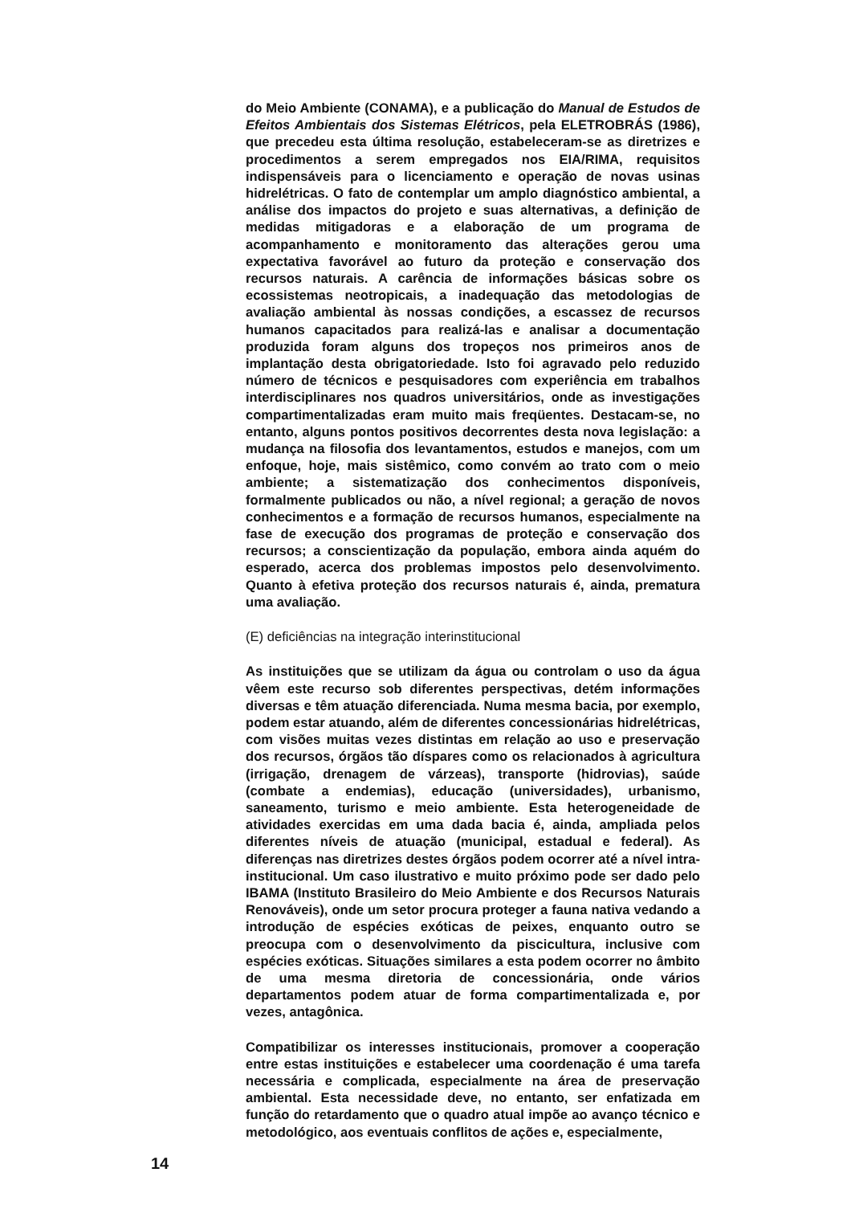do Meio Ambiente (CONAMA), e a publicação do Manual de Estudos de Efeitos Ambientais dos Sistemas Elétricos, pela ELETROBRÁS (1986), que precedeu esta última resolução, estabeleceram-se as diretrizes e procedimentos a serem empregados nos EIA/RIMA, requisitos indispensáveis para o licenciamento e operação de novas usinas hidrelétricas. O fato de contemplar um amplo diagnóstico ambiental, a análise dos impactos do projeto e suas alternativas, a definição de medidas mitigadoras e a elaboração de um programa de acompanhamento e monitoramento das alterações gerou uma expectativa favorável ao futuro da proteção e conservação dos recursos naturais. A carência de informações básicas sobre os ecossistemas neotropicais, a inadequação das metodologias de avaliação ambiental às nossas condições, a escassez de recursos humanos capacitados para realizá-las e analisar a documentação produzida foram alguns dos tropeços nos primeiros anos de implantação desta obrigatoriedade. Isto foi agravado pelo reduzido número de técnicos e pesquisadores com experiência em trabalhos interdisciplinares nos quadros universitários, onde as investigações compartimentalizadas eram muito mais freqüentes. Destacam-se, no entanto, alguns pontos positivos decorrentes desta nova legislação: a mudança na filosofia dos levantamentos, estudos e manejos, com um enfoque, hoje, mais sistêmico, como convém ao trato com o meio ambiente; a sistematização dos conhecimentos disponíveis, formalmente publicados ou não, a nível regional; a geração de novos conhecimentos e a formação de recursos humanos, especialmente na fase de execução dos programas de proteção e conservação dos recursos; a conscientização da população, embora ainda aquém do esperado, acerca dos problemas impostos pelo desenvolvimento. Quanto à efetiva proteção dos recursos naturais é, ainda, prematura uma avaliação.
(E) deficiências na integração interinstitucional
As instituições que se utilizam da água ou controlam o uso da água vêem este recurso sob diferentes perspectivas, detém informações diversas e têm atuação diferenciada. Numa mesma bacia, por exemplo, podem estar atuando, além de diferentes concessionárias hidrelétricas, com visões muitas vezes distintas em relação ao uso e preservação dos recursos, órgãos tão díspares como os relacionados à agricultura (irrigação, drenagem de várzeas), transporte (hidrovias), saúde (combate a endemias), educação (universidades), urbanismo, saneamento, turismo e meio ambiente. Esta heterogeneidade de atividades exercidas em uma dada bacia é, ainda, ampliada pelos diferentes níveis de atuação (municipal, estadual e federal). As diferenças nas diretrizes destes órgãos podem ocorrer até a nível intra-institucional. Um caso ilustrativo e muito próximo pode ser dado pelo IBAMA (Instituto Brasileiro do Meio Ambiente e dos Recursos Naturais Renováveis), onde um setor procura proteger a fauna nativa vedando a introdução de espécies exóticas de peixes, enquanto outro se preocupa com o desenvolvimento da piscicultura, inclusive com espécies exóticas. Situações similares a esta podem ocorrer no âmbito de uma mesma diretoria de concessionária, onde vários departamentos podem atuar de forma compartimentalizada e, por vezes, antagônica.
Compatibilizar os interesses institucionais, promover a cooperação entre estas instituições e estabelecer uma coordenação é uma tarefa necessária e complicada, especialmente na área de preservação ambiental. Esta necessidade deve, no entanto, ser enfatizada em função do retardamento que o quadro atual impõe ao avanço técnico e metodológico, aos eventuais conflitos de ações e, especialmente,
14